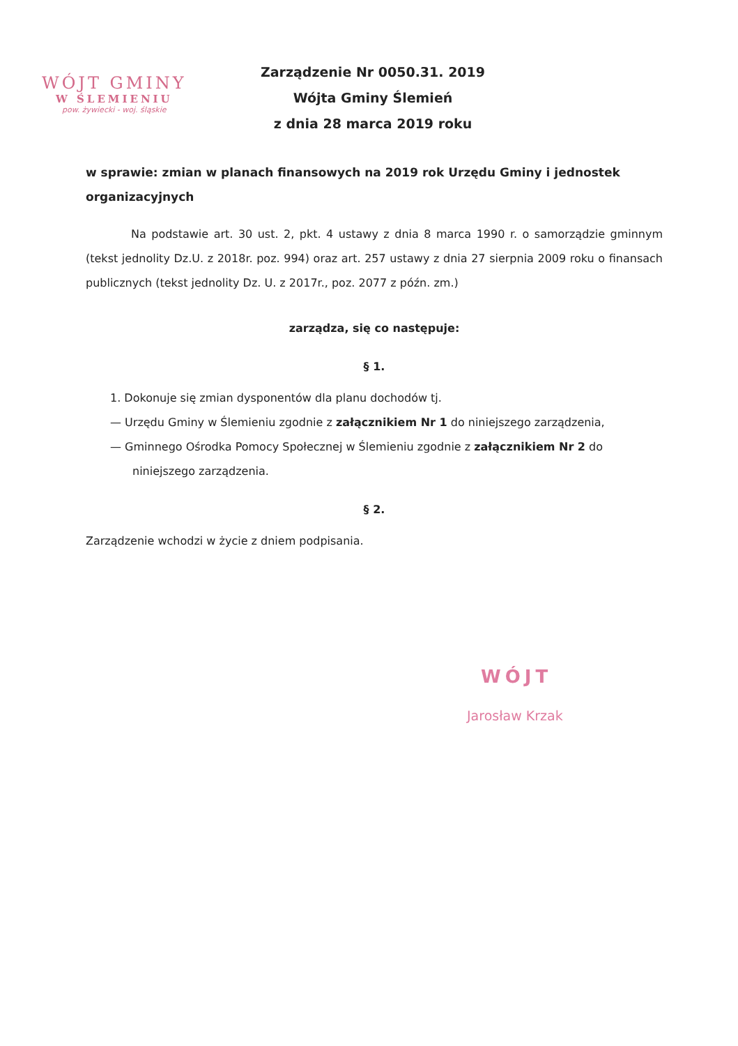WÓJT GMINY
W ŚLEMIENIU
pow. żywiecki - woj. śląskie
Zarządzenie Nr 0050.31. 2019
Wójta Gminy Ślemień
z dnia 28 marca 2019 roku
w sprawie: zmian w planach finansowych na 2019 rok Urzędu Gminy i jednostek organizacyjnych
Na podstawie art. 30 ust. 2, pkt. 4 ustawy z dnia 8 marca 1990 r. o samorządzie gminnym (tekst jednolity Dz.U. z 2018r. poz. 994) oraz art. 257 ustawy z dnia 27 sierpnia 2009 roku o finansach publicznych (tekst jednolity Dz. U. z 2017r., poz. 2077 z późn. zm.)
zarządza, się co następuje:
§ 1.
1. Dokonuje się zmian dysponentów dla planu dochodów tj.
— Urzędu Gminy w Ślemieniu zgodnie z załącznikiem Nr 1 do niniejszego zarządzenia,
— Gminnego Ośrodka Pomocy Społecznej w Ślemieniu zgodnie z załącznikiem Nr 2 do niniejszego zarządzenia.
§ 2.
Zarządzenie wchodzi w życie z dniem podpisania.
WÓJT
Jarosław Krzak